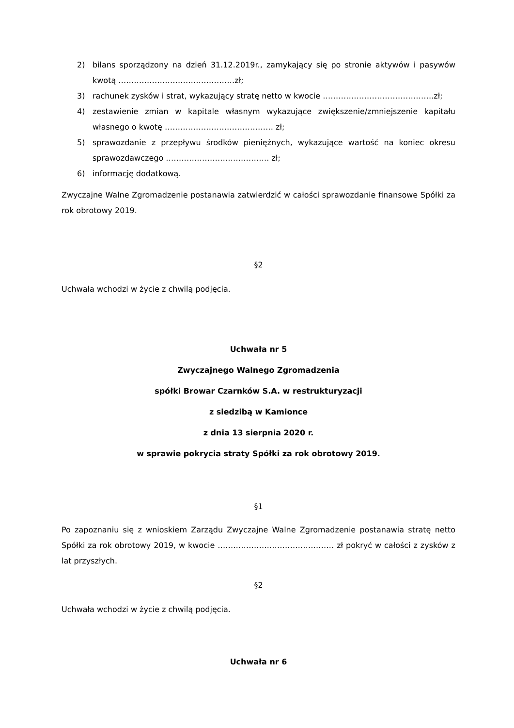2) bilans sporządzony na dzień 31.12.2019r., zamykający się po stronie aktywów i pasywów kwotą ………………………………………zł;
3) rachunek zysków i strat, wykazujący stratę netto w kwocie …………………………………….zł;
4) zestawienie zmian w kapitale własnym wykazujące zwiększenie/zmniejszenie kapitału własnego o kwotę …………………………………… zł;
5) sprawozdanie z przepływu środków pieniężnych, wykazujące wartość na koniec okresu sprawozdawczego …………………………………. zł;
6) informację dodatkową.
Zwyczajne Walne Zgromadzenie postanawia zatwierdzić w całości sprawozdanie finansowe Spółki za rok obrotowy 2019.
§2
Uchwała wchodzi w życie z chwilą podjęcia.
Uchwała nr 5
Zwyczajnego Walnego Zgromadzenia
spółki Browar Czarnków S.A. w restrukturyzacji
z siedzibą w Kamionce
z dnia 13 sierpnia 2020 r.
w sprawie pokrycia straty Spółki za rok obrotowy 2019.
§1
Po zapoznaniu się z wnioskiem Zarządu Zwyczajne Walne Zgromadzenie postanawia stratę netto Spółki za rok obrotowy 2019, w kwocie ……………………………………… zł pokryć w całości z zysków z lat przyszłych.
§2
Uchwała wchodzi w życie z chwilą podjęcia.
Uchwała nr 6